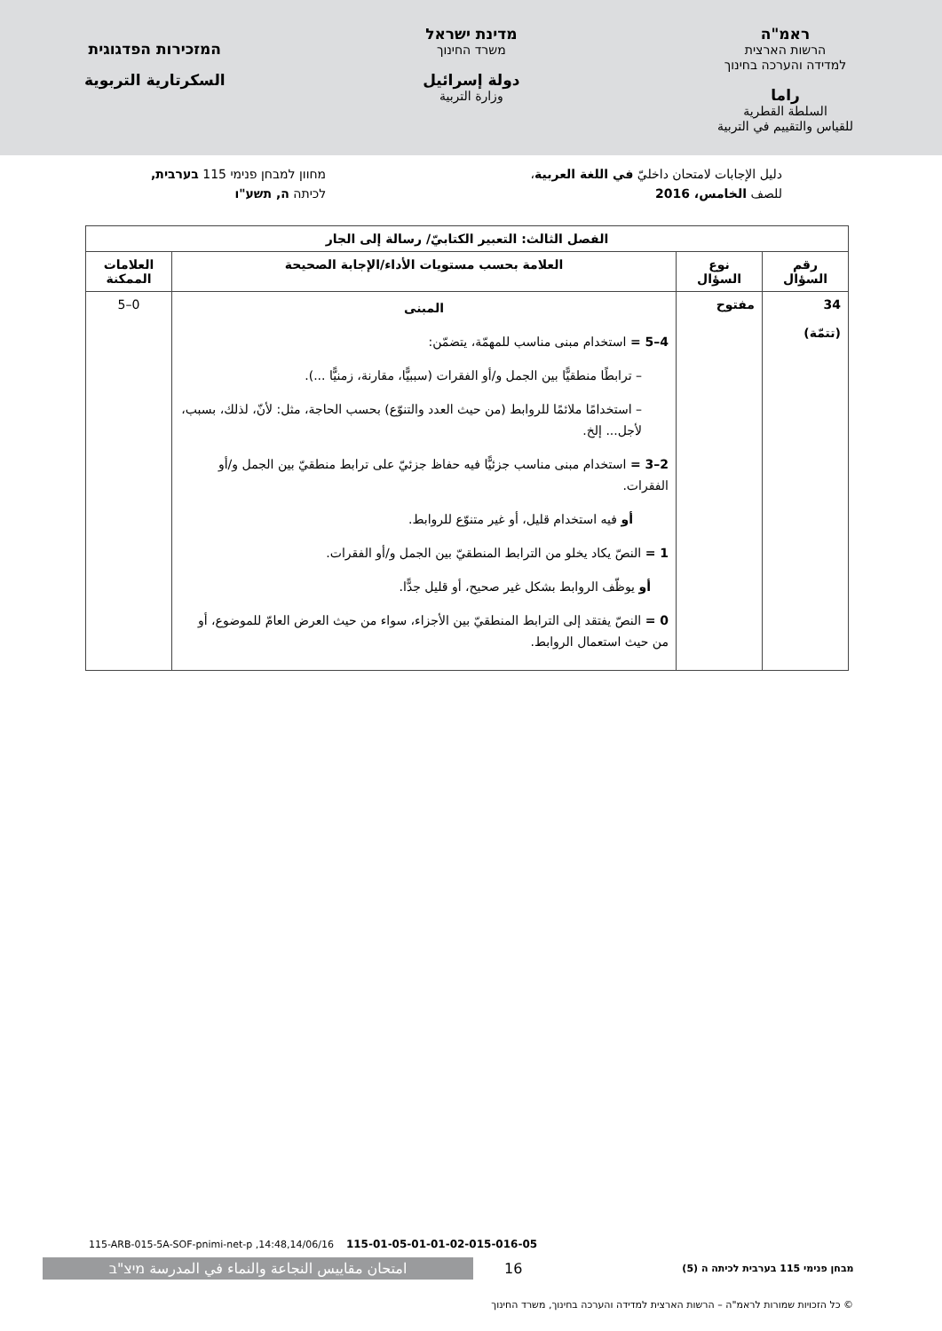ראמ"ה
הרשות הארצית
למדידה והערכה בחינוך
راما
السلطة القطرية
للقياس والتقييم في التربية
מדינת ישראל
משרד החינוך
دولة إسرائيل
وزارة التربية
המזכירות הפדגוגית
السكرتارية التربوية
دليل الإجابات لامتحان داخليّ في اللغة العربية،
للصف الخامس، 2016
מחוון למבחן פנימי 115 בערבית,
לכיתה ה, תשע"ו
| الفصل الثالث: التعبير الكتابيّ/ رسالة إلى الجار | | | |
| --- | --- | --- | --- |
| رقم السؤال | نوع السؤال | العلامة بحسب مستويات الأداء/الإجابة الصحيحة | العلامات الممكنة |
| 34 (تتمّة) | مفتوح | المبنى 4–5 = استخدام مبنى مناسب للمهمّة، يتضمّن: – ترابطًا منطقيًّا بين الجمل و/أو الفقرات (سببيًّا، مقارنة، زمنيًّا ...). – استخدامًا ملائمًا للروابط (من حيث العدد والتنوّع) بحسب الحاجة، مثل: لأنّ، لذلك، بسبب، لأجل... إلخ. 2–3 = استخدام مبنى مناسب جزئيًّا فيه حفاظ جزئيّ على ترابط منطقيّ بين الجمل و/أو الفقرات. أو فيه استخدام قليل، أو غير متنوّع للروابط. 1 = النصّ يكاد يخلو من الترابط المنطقيّ بين الجمل و/أو الفقرات. أو يوظّف الروابط بشكل غير صحيح، أو قليل جدًّا. 0 = النصّ يفتقد إلى الترابط المنطقيّ بين الأجزاء، سواء من حيث العرض العامّ للموضوع، أو من حيث استعمال الروابط. | 0–5 |
115-ARB-015-5A-SOF-pnimi-net-p ,14:48,14/06/16 115-01-05-01-01-02-015-016-05
امتحان مقاييس النجاعة والنماء في المدرسة מיצ"ב
16
מבחן פנימי 115 בערבית לכיתה ה (5)
© כל הזכויות שמורות לראמ"ה – הרשות הארצית למדידה והערכה בחינוך, משרד החינוך